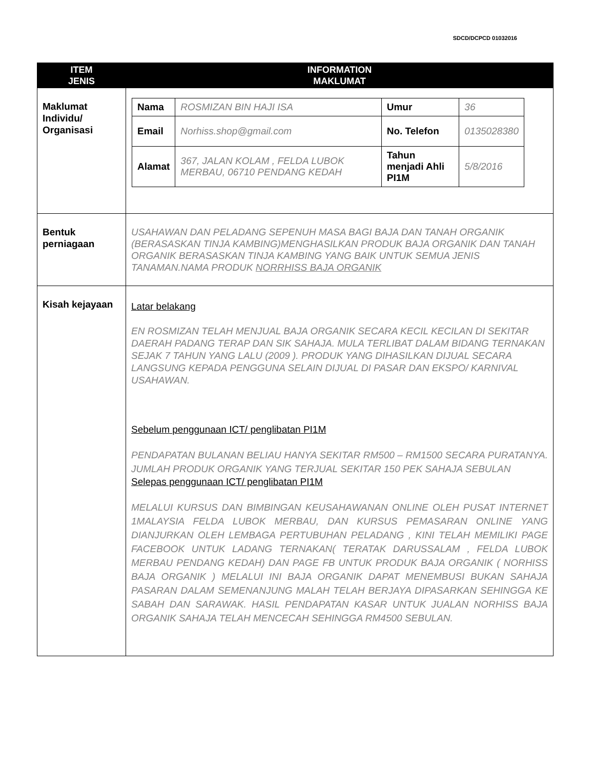SDCD/DCPCD 01032016
| ITEM JENIS | INFORMATION MAKLUMAT |
| --- | --- |
| Maklumat Individu/ Organisasi | / Nama / ROSMIZAN BIN HAJI ISA / Umur / 36 / / Email / Norhiss.shop@gmail.com / No. Telefon / 0135028380 / / Alamat / 367, JALAN KOLAM , FELDA LUBOK MERBAU, 06710 PENDANG KEDAH / Tahun menjadi Ahli PI1M / 5/8/2016 / |
| Bentuk perniagaan | USAHAWAN DAN PELADANG SEPENUH MASA BAGI BAJA DAN TANAH ORGANIK (BERASASKAN TINJA KAMBING)MENGHASILKAN PRODUK BAJA ORGANIK DAN TANAH ORGANIK BERASASKAN TINJA KAMBING YANG BAIK UNTUK SEMUA JENIS TANAMAN.NAMA PRODUK NORRHISS BAJA ORGANIK |
| Kisah kejayaan | Latar belakang EN ROSMIZAN TELAH MENJUAL BAJA ORGANIK SECARA KECIL KECILAN DI SEKITAR DAERAH PADANG TERAP DAN SIK SAHAJA. MULA TERLIBAT DALAM BIDANG TERNAKAN SEJAK 7 TAHUN YANG LALU (2009 ). PRODUK YANG DIHASILKAN DIJUAL SECARA LANGSUNG KEPADA PENGGUNA SELAIN DIJUAL DI PASAR DAN EKSPO/ KARNIVAL USAHAWAN. Sebelum penggunaan ICT/ penglibatan PI1M PENDAPATAN BULANAN BELIAU HANYA SEKITAR RM500 – RM1500 SECARA PURATANYA. JUMLAH PRODUK ORGANIK YANG TERJUAL SEKITAR 150 PEK SAHAJA SEBULAN Selepas penggunaan ICT/ penglibatan PI1M MELALUI KURSUS DAN BIMBINGAN KEUSAHAWANAN ONLINE OLEH PUSAT INTERNET 1MALAYSIA FELDA LUBOK MERBAU, DAN KURSUS PEMASARAN ONLINE YANG DIANJURKAN OLEH LEMBAGA PERTUBUHAN PELADANG , KINI TELAH MEMILIKI PAGE FACEBOOK UNTUK LADANG TERNAKAN( TERATAK DARUSSALAM , FELDA LUBOK MERBAU PENDANG KEDAH) DAN PAGE FB UNTUK PRODUK BAJA ORGANIK ( NORHISS BAJA ORGANIK ) MELALUI INI BAJA ORGANIK DAPAT MENEMBUSI BUKAN SAHAJA PASARAN DALAM SEMENANJUNG MALAH TELAH BERJAYA DIPASARKAN SEHINGGA KE SABAH DAN SARAWAK. HASIL PENDAPATAN KASAR UNTUK JUALAN NORHISS BAJA ORGANIK SAHAJA TELAH MENCECAH SEHINGGA RM4500 SEBULAN. |